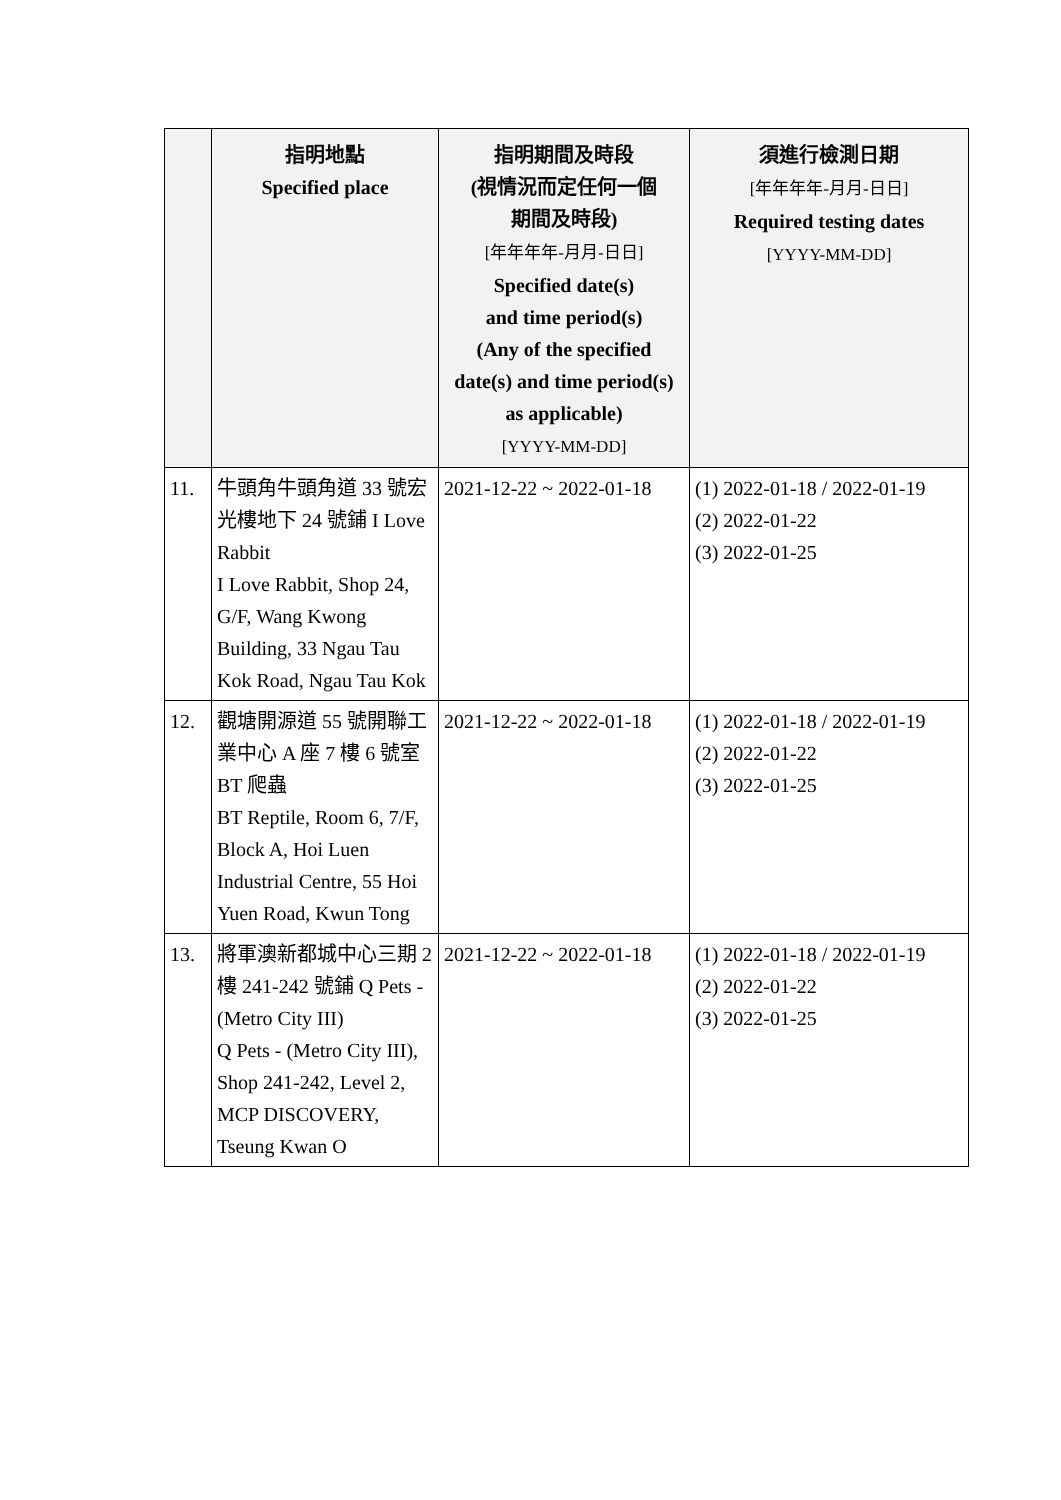| | 指明地點 Specified place | 指明期間及時段 (視情況而定任何一個 期間及時段) [年年年年-月月-日日] Specified date(s) and time period(s) (Any of the specified date(s) and time period(s) as applicable) [YYYY-MM-DD] | 須進行檢測日期 [年年年年-月月-日日] Required testing dates [YYYY-MM-DD] |
| --- | --- | --- | --- |
| 11. | 牛頭角牛頭角道 33 號宏光樓地下 24 號鋪 I Love Rabbit I Love Rabbit, Shop 24, G/F, Wang Kwong Building, 33 Ngau Tau Kok Road, Ngau Tau Kok | 2021-12-22 ~ 2022-01-18 | (1) 2022-01-18 / 2022-01-19 (2) 2022-01-22 (3) 2022-01-25 |
| 12. | 觀塘開源道 55 號開聯工業中心 A 座 7 樓 6 號室 BT 爬蟲 BT Reptile, Room 6, 7/F, Block A, Hoi Luen Industrial Centre, 55 Hoi Yuen Road, Kwun Tong | 2021-12-22 ~ 2022-01-18 | (1) 2022-01-18 / 2022-01-19 (2) 2022-01-22 (3) 2022-01-25 |
| 13. | 將軍澳新都城中心三期 2 樓 241-242 號鋪 Q Pets - (Metro City III) Q Pets - (Metro City III), Shop 241-242, Level 2, MCP DISCOVERY, Tseung Kwan O | 2021-12-22 ~ 2022-01-18 | (1) 2022-01-18 / 2022-01-19 (2) 2022-01-22 (3) 2022-01-25 |